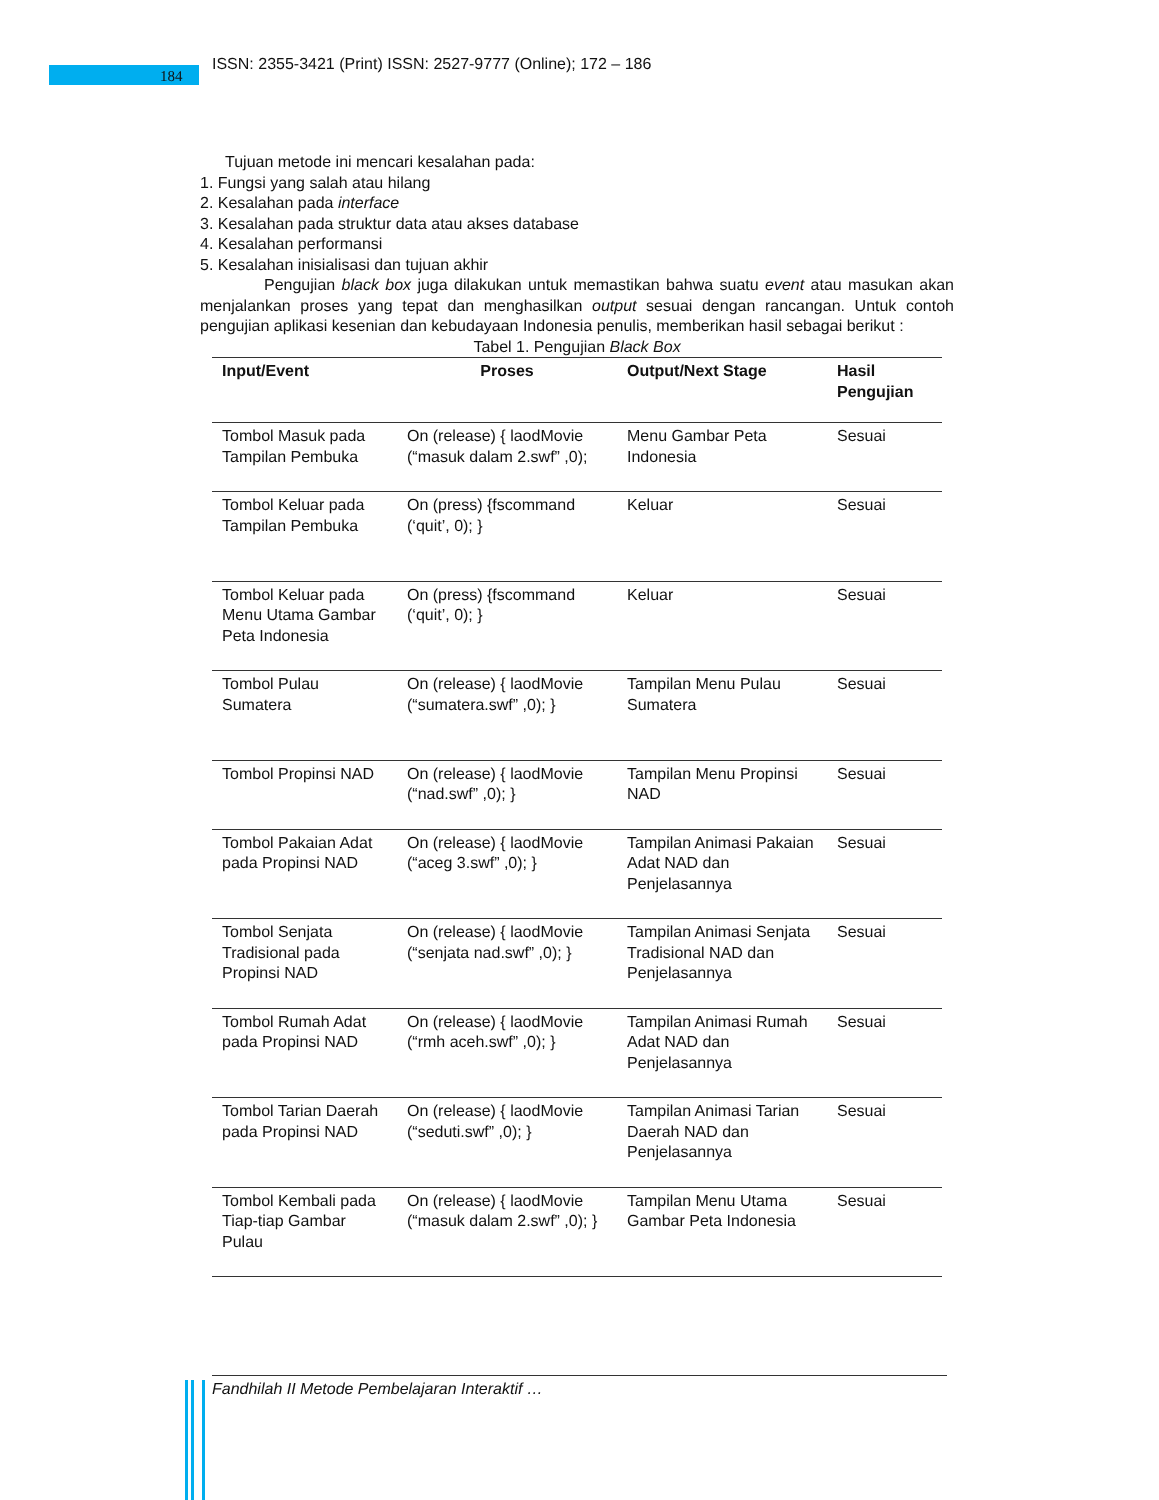184
ISSN: 2355-3421 (Print) ISSN: 2527-9777 (Online); 172 – 186
Tujuan metode ini mencari kesalahan pada:
1. Fungsi yang salah atau hilang
2. Kesalahan pada interface
3. Kesalahan pada struktur data atau akses database
4. Kesalahan performansi
5. Kesalahan inisialisasi dan tujuan akhir
Pengujian black box juga dilakukan untuk memastikan bahwa suatu event atau masukan akan menjalankan proses yang tepat dan menghasilkan output sesuai dengan rancangan. Untuk contoh pengujian aplikasi kesenian dan kebudayaan Indonesia penulis, memberikan hasil sebagai berikut :
Tabel 1. Pengujian Black Box
| Input/Event | Proses | Output/Next Stage | Hasil Pengujian |
| --- | --- | --- | --- |
| Tombol Masuk pada Tampilan Pembuka | On (release) { laodMovie (“masuk dalam 2.swf” ,0); | Menu Gambar Peta Indonesia | Sesuai |
| Tombol Keluar pada Tampilan Pembuka | On (press) {fscommand (‘quit’, 0); } | Keluar | Sesuai |
| Tombol Keluar pada Menu Utama Gambar Peta Indonesia | On (press) {fscommand (‘quit’, 0); } | Keluar | Sesuai |
| Tombol Pulau Sumatera | On (release) { laodMovie (“sumatera.swf” ,0); } | Tampilan Menu Pulau Sumatera | Sesuai |
| Tombol Propinsi NAD | On (release) { laodMovie (“nad.swf” ,0); } | Tampilan Menu Propinsi NAD | Sesuai |
| Tombol Pakaian Adat pada Propinsi NAD | On (release) { laodMovie (“aceg 3.swf” ,0); } | Tampilan Animasi Pakaian Adat NAD dan Penjelasannya | Sesuai |
| Tombol Senjata Tradisional pada Propinsi NAD | On (release) { laodMovie (“senjata nad.swf” ,0); } | Tampilan Animasi Senjata Tradisional NAD dan Penjelasannya | Sesuai |
| Tombol Rumah Adat pada Propinsi NAD | On (release) { laodMovie (“rmh aceh.swf” ,0); } | Tampilan Animasi Rumah Adat NAD dan Penjelasannya | Sesuai |
| Tombol Tarian Daerah pada Propinsi NAD | On (release) { laodMovie (“seduti.swf” ,0); } | Tampilan Animasi Tarian Daerah NAD dan Penjelasannya | Sesuai |
| Tombol Kembali pada Tiap-tiap Gambar Pulau | On (release) { laodMovie (“masuk dalam 2.swf” ,0); } | Tampilan Menu Utama Gambar Peta Indonesia | Sesuai |
Fandhilah II Metode Pembelajaran Interaktif …